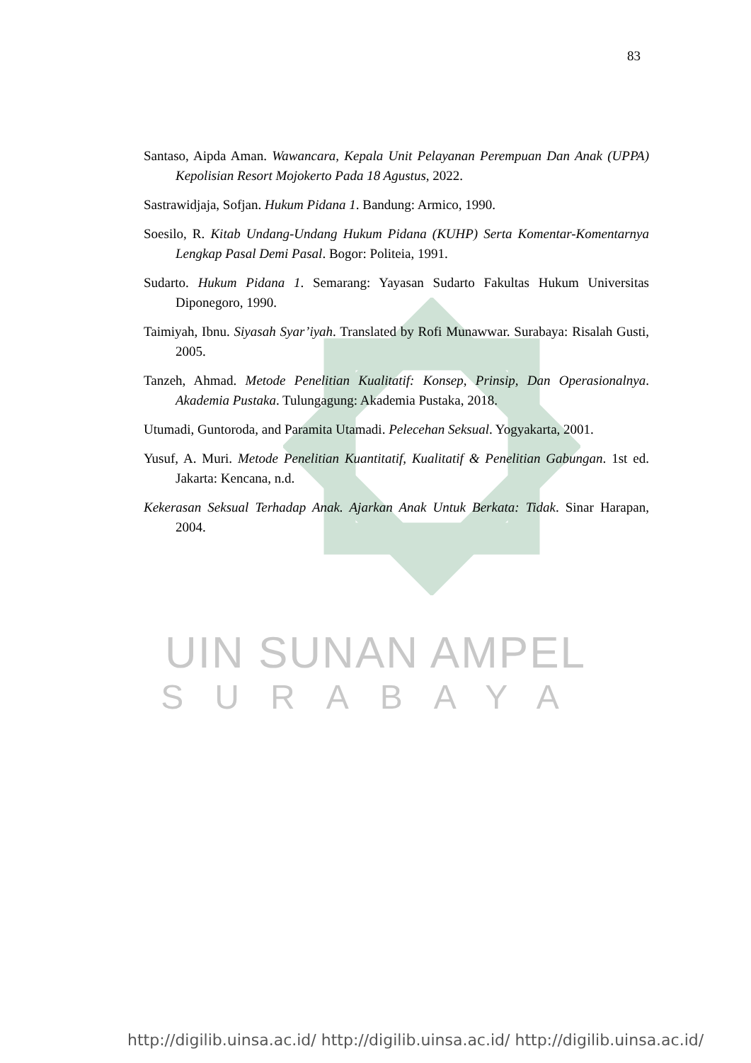83
Santaso, Aipda Aman. Wawancara, Kepala Unit Pelayanan Perempuan Dan Anak (UPPA) Kepolisian Resort Mojokerto Pada 18 Agustus, 2022.
Sastrawidjaja, Sofjan. Hukum Pidana 1. Bandung: Armico, 1990.
Soesilo, R. Kitab Undang-Undang Hukum Pidana (KUHP) Serta Komentar-Komentarnya Lengkap Pasal Demi Pasal. Bogor: Politeia, 1991.
Sudarto. Hukum Pidana 1. Semarang: Yayasan Sudarto Fakultas Hukum Universitas Diponegoro, 1990.
Taimiyah, Ibnu. Siyasah Syar’iyah. Translated by Rofi Munawwar. Surabaya: Risalah Gusti, 2005.
Tanzeh, Ahmad. Metode Penelitian Kualitatif: Konsep, Prinsip, Dan Operasionalnya. Akademia Pustaka. Tulungagung: Akademia Pustaka, 2018.
Utumadi, Guntoroda, and Paramita Utamadi. Pelecehan Seksual. Yogyakarta, 2001.
Yusuf, A. Muri. Metode Penelitian Kuantitatif, Kualitatif & Penelitian Gabungan. 1st ed. Jakarta: Kencana, n.d.
Kekerasan Seksual Terhadap Anak. Ajarkan Anak Untuk Berkata: Tidak. Sinar Harapan, 2004.
UIN SUNAN AMPEL
SURABAYA
http://digilib.uinsa.ac.id/ http://digilib.uinsa.ac.id/ http://digilib.uinsa.ac.id/